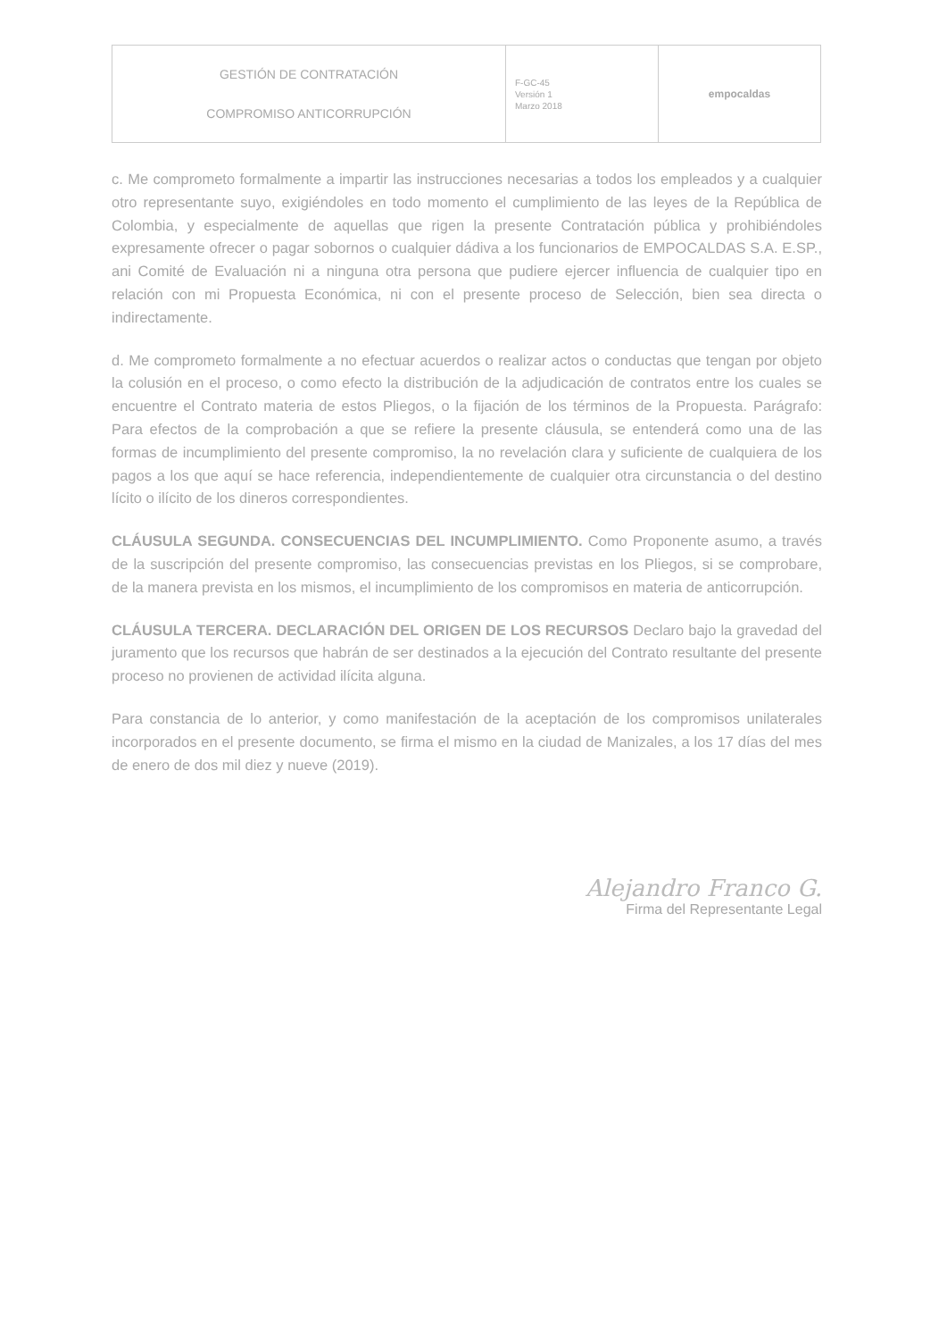| GESTIÓN DE CONTRATACIÓN COMPROMISO ANTICORRUPCIÓN | F-GC-45 Versión 1 Marzo 2018 | empocaldas |
c. Me comprometo formalmente a impartir las instrucciones necesarias a todos los empleados y a cualquier otro representante suyo, exigiéndoles en todo momento el cumplimiento de las leyes de la República de Colombia, y especialmente de aquellas que rigen la presente Contratación pública y prohibiéndoles expresamente ofrecer o pagar sobornos o cualquier dádiva a los funcionarios de EMPOCALDAS S.A. E.SP., ani Comité de Evaluación ni a ninguna otra persona que pudiere ejercer influencia de cualquier tipo en relación con mi Propuesta Económica, ni con el presente proceso de Selección, bien sea directa o indirectamente.
d. Me comprometo formalmente a no efectuar acuerdos o realizar actos o conductas que tengan por objeto la colusión en el proceso, o como efecto la distribución de la adjudicación de contratos entre los cuales se encuentre el Contrato materia de estos Pliegos, o la fijación de los términos de la Propuesta. Parágrafo: Para efectos de la comprobación a que se refiere la presente cláusula, se entenderá como una de las formas de incumplimiento del presente compromiso, la no revelación clara y suficiente de cualquiera de los pagos a los que aquí se hace referencia, independientemente de cualquier otra circunstancia o del destino lícito o ilícito de los dineros correspondientes.
CLÁUSULA SEGUNDA. CONSECUENCIAS DEL INCUMPLIMIENTO. Como Proponente asumo, a través de la suscripción del presente compromiso, las consecuencias previstas en los Pliegos, si se comprobare, de la manera prevista en los mismos, el incumplimiento de los compromisos en materia de anticorrupción.
CLÁUSULA TERCERA. DECLARACIÓN DEL ORIGEN DE LOS RECURSOS Declaro bajo la gravedad del juramento que los recursos que habrán de ser destinados a la ejecución del Contrato resultante del presente proceso no provienen de actividad ilícita alguna.
Para constancia de lo anterior, y como manifestación de la aceptación de los compromisos unilaterales incorporados en el presente documento, se firma el mismo en la ciudad de Manizales, a los 17 días del mes de enero de dos mil diez y nueve (2019).
Alejandro Franco G.
Firma del Representante Legal